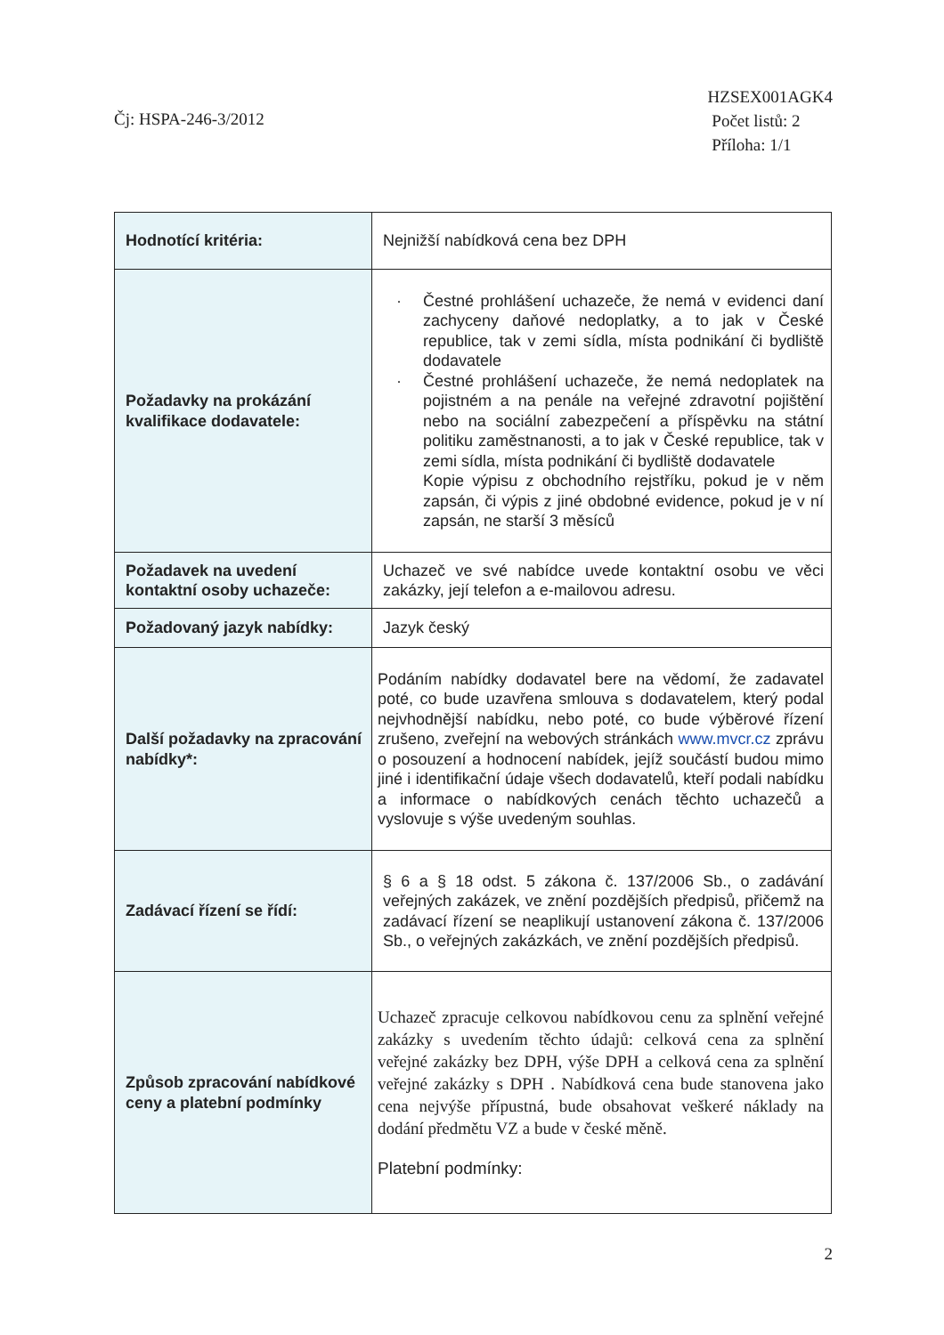Čj: HSPA-246-3/2012
HZSEX001AGK4
Počet listů: 2
Příloha: 1/1
| Hodnotící kritéria: | Nejnižší nabídková cena bez DPH |
| Požadavky na prokázání kvalifikace dodavatele: | · Čestné prohlášení uchazeče, že nemá v evidenci daní zachyceny daňové nedoplatky, a to jak v České republice, tak v zemi sídla, místa podnikání či bydliště dodavatele · Čestné prohlášení uchazeče, že nemá nedoplatek na pojistném a na penále na veřejné zdravotní pojištění nebo na sociální zabezpečení a příspěvku na státní politiku zaměstnanosti, a to jak v České republice, tak v zemi sídla, místa podnikání či bydliště dodavatele Kopie výpisu z obchodního rejstříku, pokud je v něm zapsán, či výpis z jiné obdobné evidence, pokud je v ní zapsán, ne starší 3 měsíců |
| Požadavek na uvedení kontaktní osoby uchazeče: | Uchazeč ve své nabídce uvede kontaktní osobu ve věci zakázky, její telefon a e-mailovou adresu. |
| Požadovaný jazyk nabídky: | Jazyk český |
| Další požadavky na zpracování nabídky*: | Podáním nabídky dodavatel bere na vědomí, že zadavatel poté, co bude uzavřena smlouva s dodavatelem, který podal nejvhodnější nabídku, nebo poté, co bude výběrové řízení zrušeno, zveřejní na webových stránkách www.mvcr.cz zprávu o posouzení a hodnocení nabídek, jejíž součástí budou mimo jiné i identifikační údaje všech dodavatelů, kteří podali nabídku a informace o nabídkových cenách těchto uchazečů a vyslovuje s výše uvedeným souhlas. |
| Zadávací řízení se řídí: | § 6 a § 18 odst. 5 zákona č. 137/2006 Sb., o zadávání veřejných zakázek, ve znění pozdějších předpisů, přičemž na zadávací řízení se neaplikují ustanovení zákona č. 137/2006 Sb., o veřejných zakázkách, ve znění pozdějších předpisů. |
| Způsob zpracování nabídkové ceny a platební podmínky | Uchazeč zpracuje celkovou nabídkovou cenu za splnění veřejné zakázky s uvedením těchto údajů: celková cena za splnění veřejné zakázky bez DPH, výše DPH a celková cena za splnění veřejné zakázky s DPH . Nabídková cena bude stanovena jako cena nejvýše přípustná, bude obsahovat veškeré náklady na dodání předmětu VZ a bude v české měně. Platební podmínky: |
2